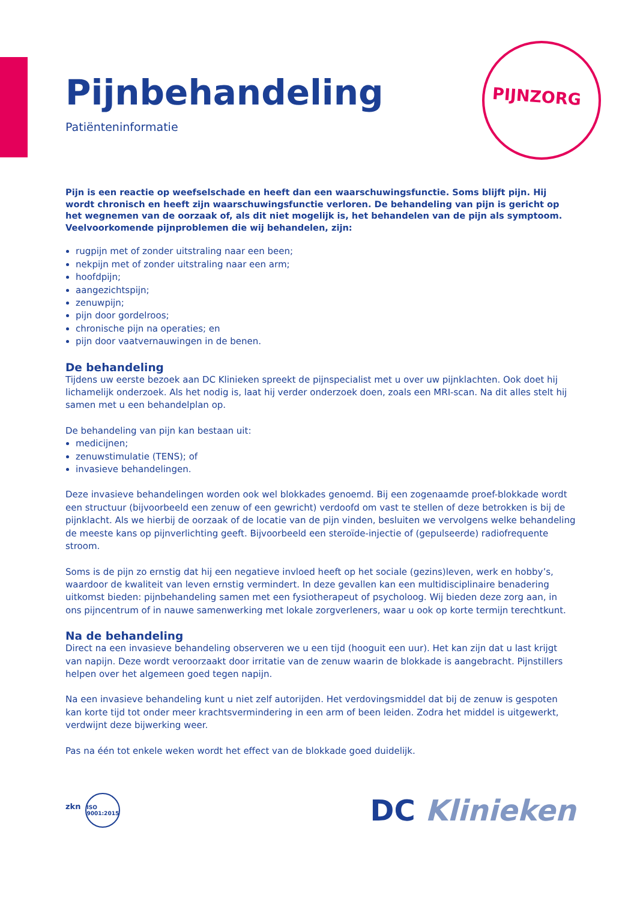PIJNZORG
Pijnbehandeling
Patiënteninformatie
Pijn is een reactie op weefselschade en heeft dan een waarschuwingsfunctie. Soms blijft pijn. Hij wordt chronisch en heeft zijn waarschuwingsfunctie verloren. De behandeling van pijn is gericht op het wegnemen van de oorzaak of, als dit niet mogelijk is, het behandelen van de pijn als symptoom. Veelvoorkomende pijnproblemen die wij behandelen, zijn:
rugpijn met of zonder uitstraling naar een been;
nekpijn met of zonder uitstraling naar een arm;
hoofdpijn;
aangezichtspijn;
zenuwpijn;
pijn door gordelroos;
chronische pijn na operaties; en
pijn door vaatvernauwingen in de benen.
De behandeling
Tijdens uw eerste bezoek aan DC Klinieken spreekt de pijnspecialist met u over uw pijnklachten. Ook doet hij lichamelijk onderzoek. Als het nodig is, laat hij verder onderzoek doen, zoals een MRI-scan. Na dit alles stelt hij samen met u een behandelplan op.
De behandeling van pijn kan bestaan uit:
medicijnen;
zenuwstimulatie (TENS); of
invasieve behandelingen.
Deze invasieve behandelingen worden ook wel blokkades genoemd. Bij een zogenaamde proef-blokkade wordt een structuur (bijvoorbeeld een zenuw of een gewricht) verdoofd om vast te stellen of deze betrokken is bij de pijnklacht. Als we hierbij de oorzaak of de locatie van de pijn vinden, besluiten we vervolgens welke behandeling de meeste kans op pijnverlichting geeft. Bijvoorbeeld een steroïde-injectie of (gepulseerde) radiofrequente stroom.
Soms is de pijn zo ernstig dat hij een negatieve invloed heeft op het sociale (gezins)leven, werk en hobby’s, waardoor de kwaliteit van leven ernstig vermindert. In deze gevallen kan een multidisciplinaire benadering uitkomst bieden: pijnbehandeling samen met een fysiotherapeut of psycholoog. Wij bieden deze zorg aan, in ons pijncentrum of in nauwe samenwerking met lokale zorgverleners, waar u ook op korte termijn terechtkunt.
Na de behandeling
Direct na een invasieve behandeling observeren we u een tijd (hooguit een uur). Het kan zijn dat u last krijgt van napijn. Deze wordt veroorzaakt door irritatie van de zenuw waarin de blokkade is aangebracht. Pijnstillers helpen over het algemeen goed tegen napijn.
Na een invasieve behandeling kunt u niet zelf autorijden. Het verdovingsmiddel dat bij de zenuw is gespoten kan korte tijd tot onder meer krachtsvermindering in een arm of been leiden. Zodra het middel is uitgewerkt, verdwijnt deze bijwerking weer.
Pas na één tot enkele weken wordt het effect van de blokkade goed duidelijk.
zkn ISO 9001:2015
DC Klinieken